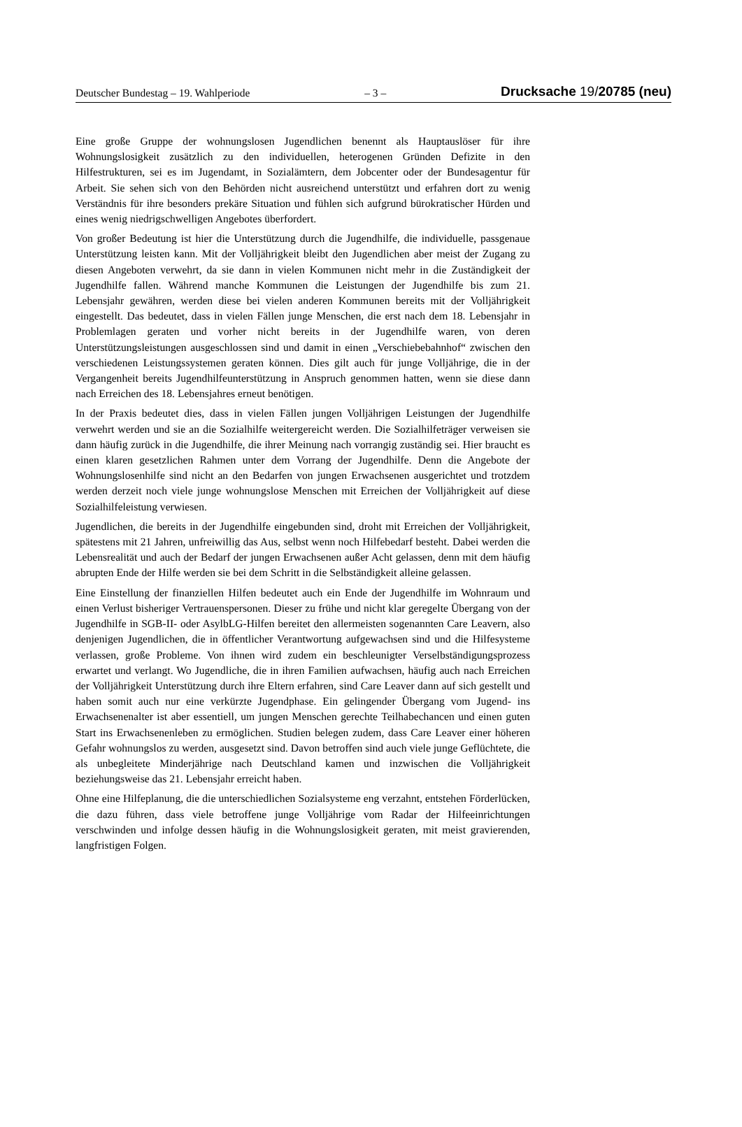Deutscher Bundestag – 19. Wahlperiode – 3 – Drucksache 19/20785 (neu)
Eine große Gruppe der wohnungslosen Jugendlichen benennt als Hauptauslöser für ihre Wohnungslosigkeit zusätzlich zu den individuellen, heterogenen Gründen Defizite in den Hilfestrukturen, sei es im Jugendamt, in Sozialämtern, dem Jobcenter oder der Bundesagentur für Arbeit. Sie sehen sich von den Behörden nicht ausreichend unterstützt und erfahren dort zu wenig Verständnis für ihre besonders prekäre Situation und fühlen sich aufgrund bürokratischer Hürden und eines wenig niedrigschwelligen Angebotes überfordert.
Von großer Bedeutung ist hier die Unterstützung durch die Jugendhilfe, die individuelle, passgenaue Unterstützung leisten kann. Mit der Volljährigkeit bleibt den Jugendlichen aber meist der Zugang zu diesen Angeboten verwehrt, da sie dann in vielen Kommunen nicht mehr in die Zuständigkeit der Jugendhilfe fallen. Während manche Kommunen die Leistungen der Jugendhilfe bis zum 21. Lebensjahr gewähren, werden diese bei vielen anderen Kommunen bereits mit der Volljährigkeit eingestellt. Das bedeutet, dass in vielen Fällen junge Menschen, die erst nach dem 18. Lebensjahr in Problemlagen geraten und vorher nicht bereits in der Jugendhilfe waren, von deren Unterstützungsleistungen ausgeschlossen sind und damit in einen „Verschiebebahnhof“ zwischen den verschiedenen Leistungssystemen geraten können. Dies gilt auch für junge Volljährige, die in der Vergangenheit bereits Jugendhilfeunterstützung in Anspruch genommen hatten, wenn sie diese dann nach Erreichen des 18. Lebensjahres erneut benötigen.
In der Praxis bedeutet dies, dass in vielen Fällen jungen Volljährigen Leistungen der Jugendhilfe verwehrt werden und sie an die Sozialhilfe weitergereicht werden. Die Sozialhilfeträger verweisen sie dann häufig zurück in die Jugendhilfe, die ihrer Meinung nach vorrangig zuständig sei. Hier braucht es einen klaren gesetzlichen Rahmen unter dem Vorrang der Jugendhilfe. Denn die Angebote der Wohnungslosenhilfe sind nicht an den Bedarfen von jungen Erwachsenen ausgerichtet und trotzdem werden derzeit noch viele junge wohnungslose Menschen mit Erreichen der Volljährigkeit auf diese Sozialhilfeleistung verwiesen.
Jugendlichen, die bereits in der Jugendhilfe eingebunden sind, droht mit Erreichen der Volljährigkeit, spätestens mit 21 Jahren, unfreiwillig das Aus, selbst wenn noch Hilfebedarf besteht. Dabei werden die Lebensrealität und auch der Bedarf der jungen Erwachsenen außer Acht gelassen, denn mit dem häufig abrupten Ende der Hilfe werden sie bei dem Schritt in die Selbständigkeit alleine gelassen.
Eine Einstellung der finanziellen Hilfen bedeutet auch ein Ende der Jugendhilfe im Wohnraum und einen Verlust bisheriger Vertrauenspersonen. Dieser zu frühe und nicht klar geregelte Übergang von der Jugendhilfe in SGB-II- oder AsylbLG-Hilfen bereitet den allermeisten sogenannten Care Leavern, also denjenigen Jugendlichen, die in öffentlicher Verantwortung aufgewachsen sind und die Hilfesysteme verlassen, große Probleme. Von ihnen wird zudem ein beschleunigter Verselbständigungsprozess erwartet und verlangt. Wo Jugendliche, die in ihren Familien aufwachsen, häufig auch nach Erreichen der Volljährigkeit Unterstützung durch ihre Eltern erfahren, sind Care Leaver dann auf sich gestellt und haben somit auch nur eine verkürzte Jugendphase. Ein gelingender Übergang vom Jugend- ins Erwachsenenalter ist aber essentiell, um jungen Menschen gerechte Teilhabechancen und einen guten Start ins Erwachsenenleben zu ermöglichen. Studien belegen zudem, dass Care Leaver einer höheren Gefahr wohnungslos zu werden, ausgesetzt sind. Davon betroffen sind auch viele junge Geflüchtete, die als unbegleitete Minderjährige nach Deutschland kamen und inzwischen die Volljährigkeit beziehungsweise das 21. Lebensjahr erreicht haben.
Ohne eine Hilfeplanung, die die unterschiedlichen Sozialsysteme eng verzahnt, entstehen Förderlücken, die dazu führen, dass viele betroffene junge Volljährige vom Radar der Hilfeeinrichtungen verschwinden und infolge dessen häufig in die Wohnungslosigkeit geraten, mit meist gravierenden, langfristigen Folgen.